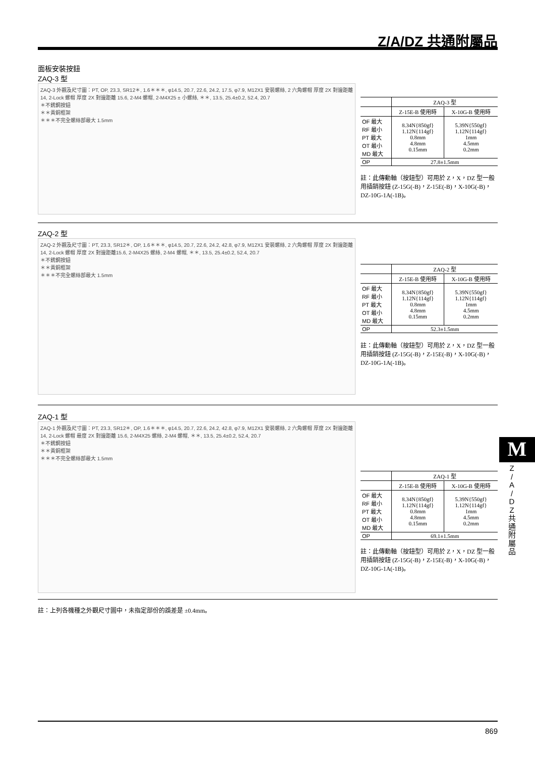Z/A/DZ 共通附屬品
面板安裝按鈕
ZAQ-3 型
ZAQ-3 外觀及尺寸圖：PT, OP, 23.3, SR12＊, 1.6＊＊＊, φ14.5, 20.7, 22.6, 24.2, 17.5, φ7.9, M12X1 安裝螺絲, 2 六角螺帽 厚度 2X 對邊距離 14, 2-Lock 螺帽 厚度 2X 對邊距離 15.6, 2-M4 螺帽, 2-M4X25 ± 小螺絲, ＊＊, 13.5, 25.4±0.2, 52.4, 20.7
＊不銹鋼按鈕
＊＊黃銅框架
＊＊＊不完全螺絲部最大 1.5mm
| | ZAQ-3 型 | |
| --- | --- | --- |
| | Z-15E-B 使用時 | X-10G-B 使用時 |
| OF 最大 RF 最小 PT 最大 OT 最小 MD 最大 | 8.34N{850gf} 1.12N{114gf} 0.8mm 4.8mm 0.15mm | 5.39N{550gf} 1.12N{114gf} 1mm 4.5mm 0.2mm |
| OP | 27.8±1.5mm | |
註：此傳動軸（按鈕型）可用於 Z，X，DZ 型一般用插銷按鈕 (Z-15G(-B)，Z-15E(-B)，X-10G(-B)，DZ-10G-1A(-1B)。
ZAQ-2 型
ZAQ-2 外觀及尺寸圖：PT, 23.3, SR12＊, OP, 1.6＊＊＊, φ14.5, 20.7, 22.6, 24.2, 42.8, φ7.9, M12X1 安裝螺絲, 2 六角螺帽 厚度 2X 對邊距離14, 2-Lock 螺帽 厚度 2X 對邊距離15.6, 2-M4X25 螺絲, 2-M4 螺帽, ＊＊, 13.5, 25.4±0.2, 52.4, 20.7
＊不銹鋼按鈕
＊＊黃銅框架
＊＊＊不完全螺絲部最大 1.5mm
| | ZAQ-2 型 | |
| --- | --- | --- |
| | Z-15E-B 使用時 | X-10G-B 使用時 |
| OF 最大 RF 最小 PT 最大 OT 最小 MD 最大 | 8.34N{850gf} 1.12N{114gf} 0.8mm 4.8mm 0.15mm | 5.39N{550gf} 1.12N{114gf} 1mm 4.5mm 0.2mm |
| OP | 52.3±1.5mm | |
註：此傳動軸（按鈕型）可用於 Z，X，DZ 型一般用插銷按鈕 (Z-15G(-B)，Z-15E(-B)，X-10G(-B)，DZ-10G-1A(-1B)。
ZAQ-1 型
ZAQ-1 外觀及尺寸圖：PT, 23.3, SR12＊, OP, 1.6＊＊＊, φ14.5, 20.7, 22.6, 24.2, 42.8, φ7.9, M12X1 安裝螺絲, 2 六角螺帽 厚度 2X 對邊距離 14, 2-Lock 螺帽 最度 2X 對邊距離 15.6, 2-M4X25 螺絲, 2-M4 螺帽, ＊＊, 13.5, 25.4±0.2, 52.4, 20.7
＊不銹鋼按鈕
＊＊黃銅框架
＊＊＊不完全螺絲部最大 1.5mm
| | ZAQ-1 型 | |
| --- | --- | --- |
| | Z-15E-B 使用時 | X-10G-B 使用時 |
| OF 最大 RF 最小 PT 最大 OT 最小 MD 最大 | 8.34N{850gf} 1.12N{114gf} 0.8mm 4.8mm 0.15mm | 5.39N{550gf} 1.12N{114gf} 1mm 4.5mm 0.2mm |
| OP | 69.1±1.5mm | |
註：此傳動軸（按鈕型）可用於 Z，X，DZ 型一般用插銷按鈕 (Z-15G(-B)，Z-15E(-B)，X-10G(-B)，DZ-10G-1A(-1B)。
註：上列各機種之外觀尺寸圖中，未指定部份的誤差是 ±0.4mm。
M
Z
/
A
/
D
Z
共
通
附
屬
品
869